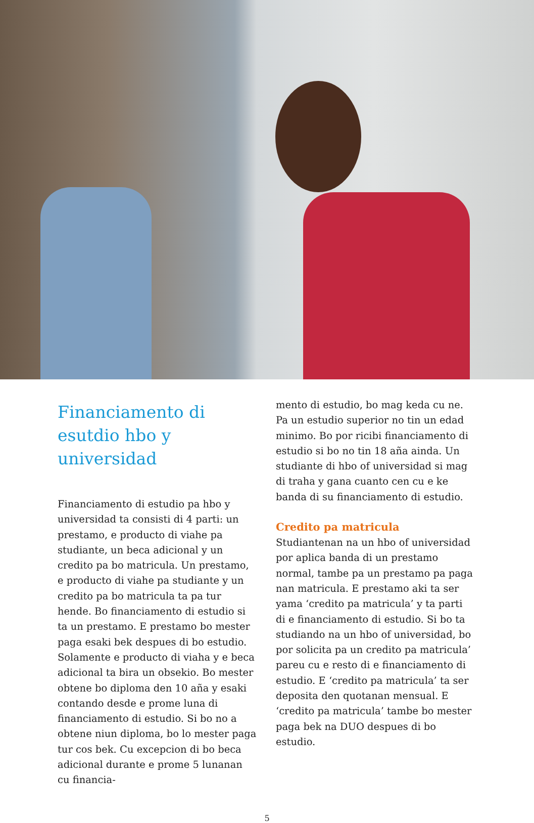Financiamento di esutdio hbo y universidad
Financiamento di estudio pa hbo y universidad ta consisti di 4 parti: un prestamo, e producto di viahe pa studiante, un beca adicional y un credito pa bo matricula. Un prestamo, e producto di viahe pa studiante y un credito pa bo matricula ta pa tur hende. Bo financiamento di estudio si ta un prestamo. E prestamo bo mester paga esaki bek despues di bo estudio. Solamente e producto di viaha y e beca adicional ta bira un obsekio. Bo mester obtene bo diploma den 10 aña y esaki contando desde e prome luna di financiamento di estudio. Si bo no a obtene niun diploma, bo lo mester paga tur cos bek. Cu excepcion di bo beca adicional durante e prome 5 lunanan cu financia-
mento di estudio, bo mag keda cu ne. Pa un estudio superior no tin un edad minimo. Bo por ricibi financiamento di estudio si bo no tin 18 aña ainda. Un studiante di hbo of universidad si mag di traha y gana cuanto cen cu e ke banda di su financiamento di estudio.
Credito pa matricula
Studiantenan na un hbo of universidad por aplica banda di un prestamo normal, tambe pa un prestamo pa paga nan matricula. E prestamo aki ta ser yama ‘credito pa matricula’ y ta parti di e financiamento di estudio. Si bo ta studiando na un hbo of universidad, bo por solicita pa un credito pa matricula’ pareu cu e resto di e financiamento di estudio. E ‘credito pa matricula’ ta ser deposita den quotanan mensual. E ‘credito pa matricula’ tambe bo mester paga bek na DUO despues di bo estudio.
5